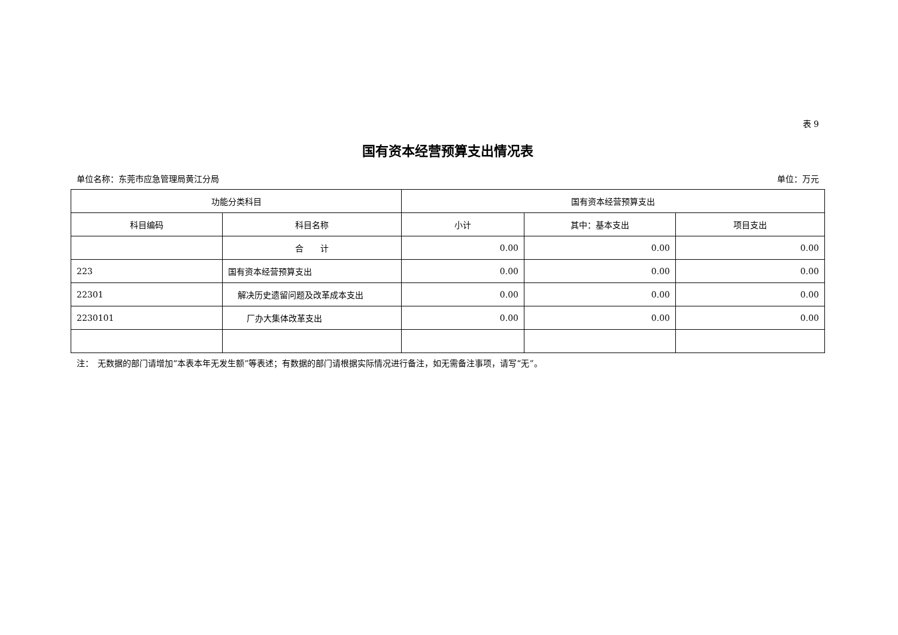表 9
国有资本经营预算支出情况表
单位名称：东莞市应急管理局黄江分局 单位：万元
| 功能分类科目 | | 国有资本经营预算支出 | | |
| --- | --- | --- | --- | --- |
| 科目编码 | 科目名称 | 小计 | 其中：基本支出 | 项目支出 |
| | 合 计 | 0.00 | 0.00 | 0.00 |
| 223 | 国有资本经营预算支出 | 0.00 | 0.00 | 0.00 |
| 22301 | 解决历史遗留问题及改革成本支出 | 0.00 | 0.00 | 0.00 |
| 2230101 | 厂办大集体改革支出 | 0.00 | 0.00 | 0.00 |
注：　无数据的部门请增加“本表本年无发生额”等表述；有数据的部门请根据实际情况进行备注，如无需备注事项，请写“无”。